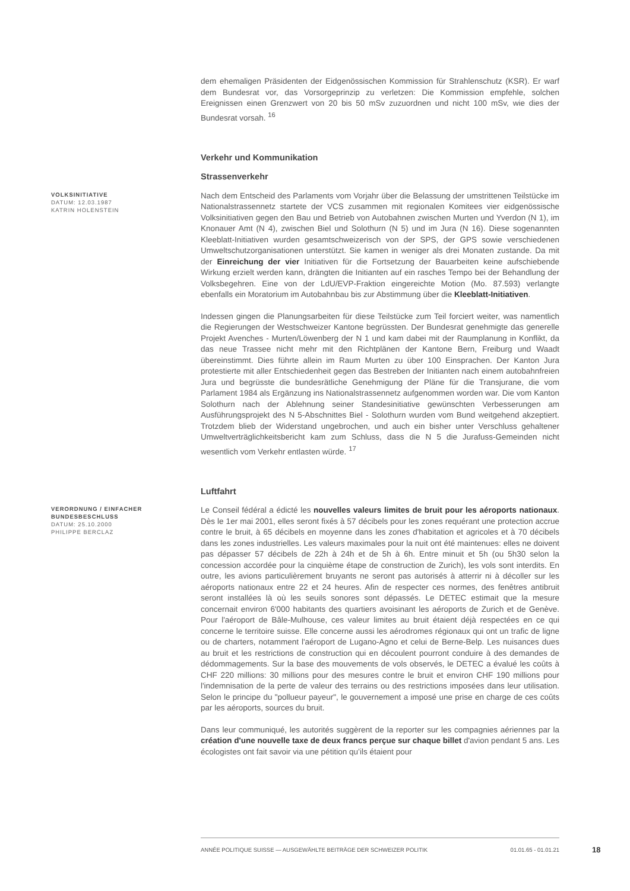dem ehemaligen Präsidenten der Eidgenössischen Kommission für Strahlenschutz (KSR). Er warf dem Bundesrat vor, das Vorsorgeprinzip zu verletzen: Die Kommission empfehle, solchen Ereignissen einen Grenzwert von 20 bis 50 mSv zuzuordnen und nicht 100 mSv, wie dies der Bundesrat vorsah. <sup>16</sup>
Verkehr und Kommunikation
Strassenverkehr
VOLKSINITIATIVE
DATUM: 12.03.1987
KATRIN HOLENSTEIN
Nach dem Entscheid des Parlaments vom Vorjahr über die Belassung der umstrittenen Teilstücke im Nationalstrassennetz startete der VCS zusammen mit regionalen Komitees vier eidgenössische Volksinitiativen gegen den Bau und Betrieb von Autobahnen zwischen Murten und Yverdon (N 1), im Knonauer Amt (N 4), zwischen Biel und Solothurn (N 5) und im Jura (N 16). Diese sogenannten Kleeblatt-Initiativen wurden gesamtschweizerisch von der SPS, der GPS sowie verschiedenen Umweltschutzorganisationen unterstützt. Sie kamen in weniger als drei Monaten zustande. Da mit der Einreichung der vier Initiativen für die Fortsetzung der Bauarbeiten keine aufschiebende Wirkung erzielt werden kann, drängten die Initianten auf ein rasches Tempo bei der Behandlung der Volksbegehren. Eine von der LdU/EVP-Fraktion eingereichte Motion (Mo. 87.593) verlangte ebenfalls ein Moratorium im Autobahnbau bis zur Abstimmung über die Kleeblatt-Initiativen.
Indessen gingen die Planungsarbeiten für diese Teilstücke zum Teil forciert weiter, was namentlich die Regierungen der Westschweizer Kantone begrüssten. Der Bundesrat genehmigte das generelle Projekt Avenches - Murten/Löwenberg der N 1 und kam dabei mit der Raumplanung in Konflikt, da das neue Trassee nicht mehr mit den Richtplänen der Kantone Bern, Freiburg und Waadt übereinstimmt. Dies führte allein im Raum Murten zu über 100 Einsprachen. Der Kanton Jura protestierte mit aller Entschiedenheit gegen das Bestreben der Initianten nach einem autobahnfreien Jura und begrüsste die bundesrätliche Genehmigung der Pläne für die Transjurane, die vom Parlament 1984 als Ergänzung ins Nationalstrassennetz aufgenommen worden war. Die vom Kanton Solothurn nach der Ablehnung seiner Standesinitiative gewünschten Verbesserungen am Ausführungsprojekt des N 5-Abschnittes Biel - Solothurn wurden vom Bund weitgehend akzeptiert. Trotzdem blieb der Widerstand ungebrochen, und auch ein bisher unter Verschluss gehaltener Umweltverträglichkeitsbericht kam zum Schluss, dass die N 5 die Jurafuss-Gemeinden nicht wesentlich vom Verkehr entlasten würde. <sup>17</sup>
Luftfahrt
VERORDNUNG / EINFACHER BUNDESBESCHLUSS
DATUM: 25.10.2000
PHILIPPE BERCLAZ
Le Conseil fédéral a édicté les nouvelles valeurs limites de bruit pour les aéroports nationaux. Dès le 1er mai 2001, elles seront fixés à 57 décibels pour les zones requérant une protection accrue contre le bruit, à 65 décibels en moyenne dans les zones d'habitation et agricoles et à 70 décibels dans les zones industrielles. Les valeurs maximales pour la nuit ont été maintenues: elles ne doivent pas dépasser 57 décibels de 22h à 24h et de 5h à 6h. Entre minuit et 5h (ou 5h30 selon la concession accordée pour la cinquième étape de construction de Zurich), les vols sont interdits. En outre, les avions particulièrement bruyants ne seront pas autorisés à atterrir ni à décoller sur les aéroports nationaux entre 22 et 24 heures. Afin de respecter ces normes, des fenêtres antibruit seront installées là où les seuils sonores sont dépassés. Le DETEC estimait que la mesure concernait environ 6'000 habitants des quartiers avoisinant les aéroports de Zurich et de Genève. Pour l'aéroport de Bâle-Mulhouse, ces valeur limites au bruit étaient déjà respectées en ce qui concerne le territoire suisse. Elle concerne aussi les aérodromes régionaux qui ont un trafic de ligne ou de charters, notamment l'aéroport de Lugano-Agno et celui de Berne-Belp. Les nuisances dues au bruit et les restrictions de construction qui en découlent pourront conduire à des demandes de dédommagements. Sur la base des mouvements de vols observés, le DETEC a évalué les coûts à CHF 220 millions: 30 millions pour des mesures contre le bruit et environ CHF 190 millions pour l'indemnisation de la perte de valeur des terrains ou des restrictions imposées dans leur utilisation. Selon le principe du "pollueur payeur", le gouvernement a imposé une prise en charge de ces coûts par les aéroports, sources du bruit.
Dans leur communiqué, les autorités suggèrent de la reporter sur les compagnies aériennes par la création d'une nouvelle taxe de deux francs perçue sur chaque billet d'avion pendant 5 ans. Les écologistes ont fait savoir via une pétition qu’ils étaient pour
ANNÉE POLITIQUE SUISSE — AUSGEWÄHLTE BEITRÄGE DER SCHWEIZER POLITIK 01.01.65 - 01.01.21
18